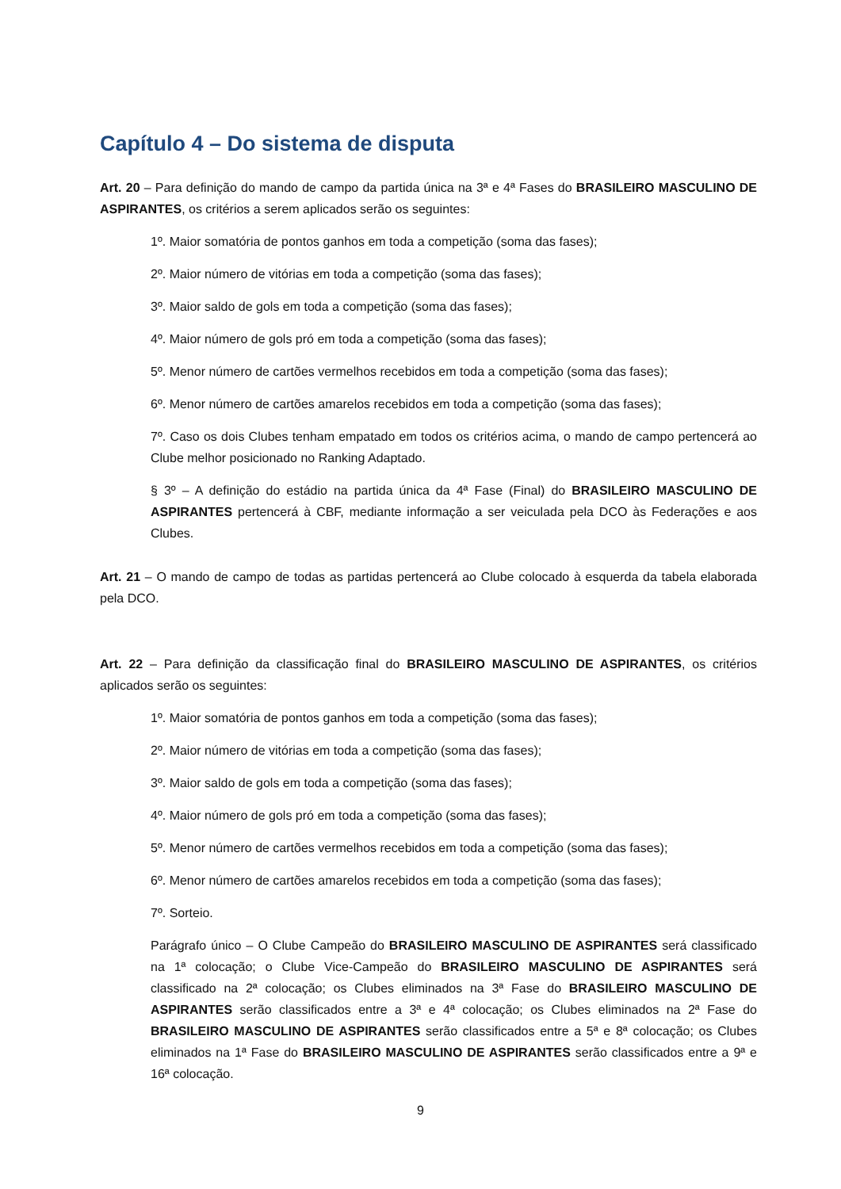Capítulo 4 – Do sistema de disputa
Art. 20 – Para definição do mando de campo da partida única na 3ª e 4ª Fases do BRASILEIRO MASCULINO DE ASPIRANTES, os critérios a serem aplicados serão os seguintes:
1º. Maior somatória de pontos ganhos em toda a competição (soma das fases);
2º. Maior número de vitórias em toda a competição (soma das fases);
3º. Maior saldo de gols em toda a competição (soma das fases);
4º. Maior número de gols pró em toda a competição (soma das fases);
5º. Menor número de cartões vermelhos recebidos em toda a competição (soma das fases);
6º. Menor número de cartões amarelos recebidos em toda a competição (soma das fases);
7º. Caso os dois Clubes tenham empatado em todos os critérios acima, o mando de campo pertencerá ao Clube melhor posicionado no Ranking Adaptado.
§ 3º – A definição do estádio na partida única da 4ª Fase (Final) do BRASILEIRO MASCULINO DE ASPIRANTES pertencerá à CBF, mediante informação a ser veiculada pela DCO às Federações e aos Clubes.
Art. 21 – O mando de campo de todas as partidas pertencerá ao Clube colocado à esquerda da tabela elaborada pela DCO.
Art. 22 – Para definição da classificação final do BRASILEIRO MASCULINO DE ASPIRANTES, os critérios aplicados serão os seguintes:
1º. Maior somatória de pontos ganhos em toda a competição (soma das fases);
2º. Maior número de vitórias em toda a competição (soma das fases);
3º. Maior saldo de gols em toda a competição (soma das fases);
4º. Maior número de gols pró em toda a competição (soma das fases);
5º. Menor número de cartões vermelhos recebidos em toda a competição (soma das fases);
6º. Menor número de cartões amarelos recebidos em toda a competição (soma das fases);
7º. Sorteio.
Parágrafo único – O Clube Campeão do BRASILEIRO MASCULINO DE ASPIRANTES será classificado na 1ª colocação; o Clube Vice-Campeão do BRASILEIRO MASCULINO DE ASPIRANTES será classificado na 2ª colocação; os Clubes eliminados na 3ª Fase do BRASILEIRO MASCULINO DE ASPIRANTES serão classificados entre a 3ª e 4ª colocação; os Clubes eliminados na 2ª Fase do BRASILEIRO MASCULINO DE ASPIRANTES serão classificados entre a 5ª e 8ª colocação; os Clubes eliminados na 1ª Fase do BRASILEIRO MASCULINO DE ASPIRANTES serão classificados entre a 9ª e 16ª colocação.
9